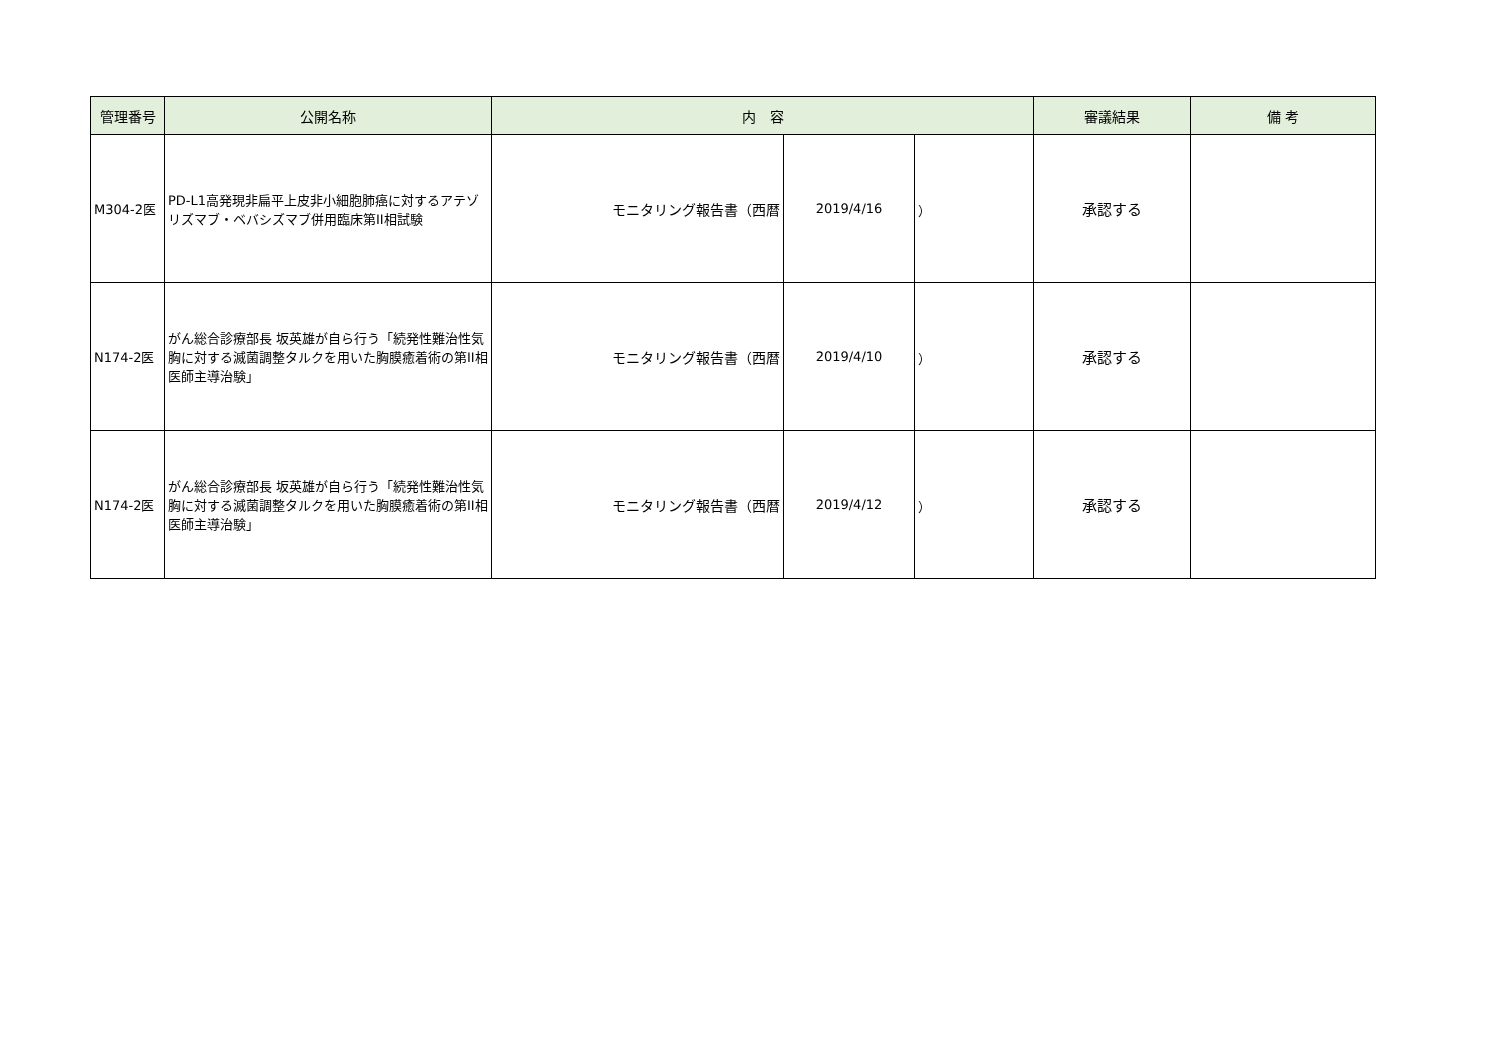| 管理番号 | 公開名称 | 内 容 | | | 審議結果 | 備 考 |
| --- | --- | --- | --- | --- | --- | --- |
| M304-2医 | PD-L1高発現非扁平上皮非小細胞肺癌に対するアテゾリズマブ・ベバシズマブ併用臨床第II相試験 | モニタリング報告書（西暦 | 2019/4/16 | ） | 承認する | |
| N174-2医 | がん総合診療部長 坂英雄が自ら行う「続発性難治性気胸に対する滅菌調整タルクを用いた胸膜癒着術の第II相医師主導治験」 | モニタリング報告書（西暦 | 2019/4/10 | ） | 承認する | |
| N174-2医 | がん総合診療部長 坂英雄が自ら行う「続発性難治性気胸に対する滅菌調整タルクを用いた胸膜癒着術の第II相医師主導治験」 | モニタリング報告書（西暦 | 2019/4/12 | ） | 承認する | |